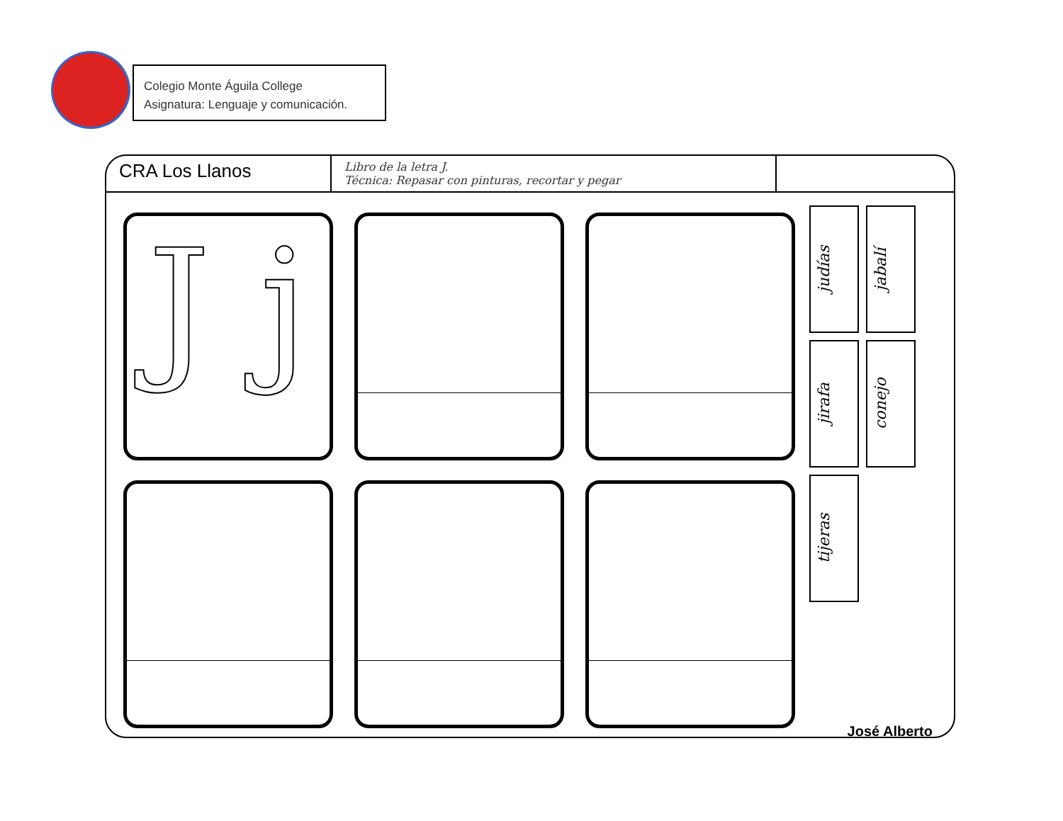Colegio Monte Águila College
Asignatura: Lenguaje y comunicación.
CRA Los Llanos Libro de la letra J.
Técnica: Repasar con pinturas, recortar y pegar
J j
judías
jabalí
jirafa
conejo
tijeras
José Alberto